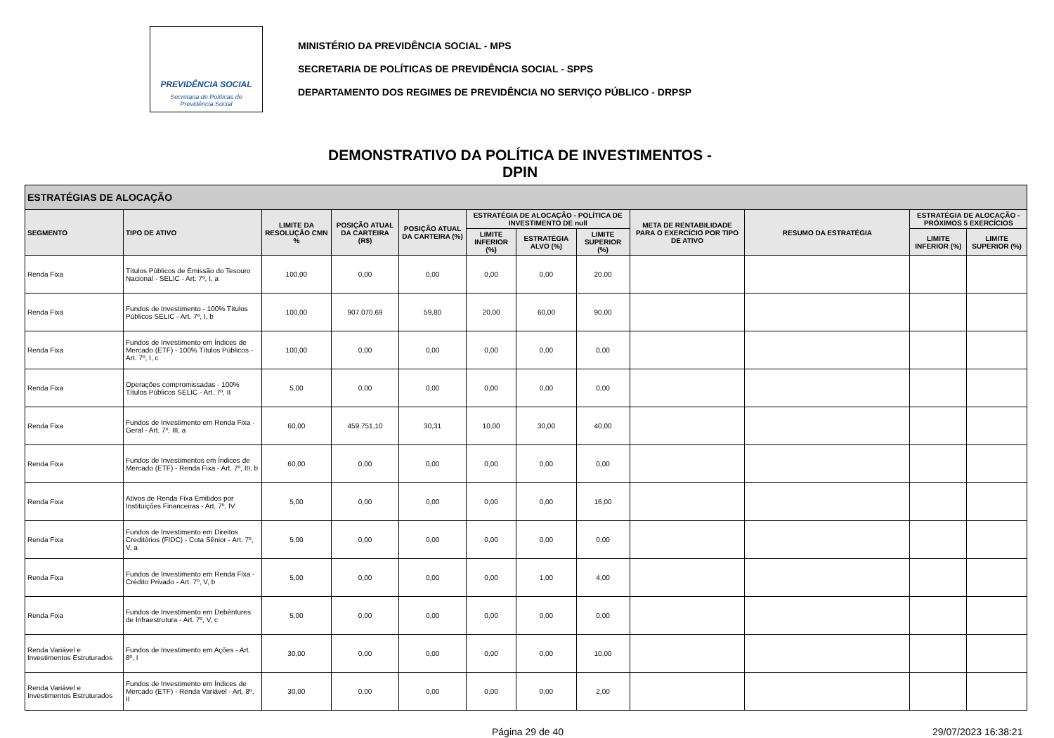PREVIDÊNCIA SOCIAL
Secretaria de Políticas de
Previdência Social
MINISTÉRIO DA PREVIDÊNCIA SOCIAL - MPS
SECRETARIA DE POLÍTICAS DE PREVIDÊNCIA SOCIAL - SPPS
DEPARTAMENTO DOS REGIMES DE PREVIDÊNCIA NO SERVIÇO PÚBLICO - DRPSP
DEMONSTRATIVO DA POLÍTICA DE INVESTIMENTOS - DPIN
| ESTRATÉGIAS DE ALOCAÇÃO | | | | | | | | | | | |
| --- | --- | --- | --- | --- | --- | --- | --- | --- | --- | --- | --- |
| SEGMENTO | TIPO DE ATIVO | LIMITE DA RESOLUÇÃO CMN % | POSIÇÃO ATUAL DA CARTEIRA (R$) | POSIÇÃO ATUAL DA CARTEIRA (%) | ESTRATÉGIA DE ALOCAÇÃO - POLÍTICA DE INVESTIMENTO DE null | | | META DE RENTABILIDADE PARA O EXERCÍCIO POR TIPO DE ATIVO | RESUMO DA ESTRATÉGIA | ESTRATÉGIA DE ALOCAÇÃO - PRÓXIMOS 5 EXERCÍCIOS | |
| | | | | | LIMITE INFERIOR (%) | ESTRATÉGIA ALVO (%) | LIMITE SUPERIOR (%) | | | LIMITE INFERIOR (%) | LIMITE SUPERIOR (%) |
| Renda Fixa | Títulos Públicos de Emissão do Tesouro Nacional - SELIC - Art. 7º, I, a | 100,00 | 0,00 | 0,00 | 0,00 | 0,00 | 20,00 | | | | |
| Renda Fixa | Fundos de Investimento - 100% Títulos Públicos SELIC - Art. 7º, I, b | 100,00 | 907.070,69 | 59,80 | 20,00 | 60,00 | 90,00 | | | | |
| Renda Fixa | Fundos de Investimento em Índices de Mercado (ETF) - 100% Títulos Públicos - Art. 7º, I, c | 100,00 | 0,00 | 0,00 | 0,00 | 0,00 | 0,00 | | | | |
| Renda Fixa | Operações compromissadas - 100% Títulos Públicos SELIC - Art. 7º, II | 5,00 | 0,00 | 0,00 | 0,00 | 0,00 | 0,00 | | | | |
| Renda Fixa | Fundos de Investimento em Renda Fixa - Geral - Art. 7º, III, a | 60,00 | 459.751,10 | 30,31 | 10,00 | 30,00 | 40,00 | | | | |
| Renda Fixa | Fundos de Investimentos em Índices de Mercado (ETF) - Renda Fixa - Art. 7º, III, b | 60,00 | 0,00 | 0,00 | 0,00 | 0,00 | 0,00 | | | | |
| Renda Fixa | Ativos de Renda Fixa Emitidos por Instituições Financeiras - Art. 7º, IV | 5,00 | 0,00 | 0,00 | 0,00 | 0,00 | 16,00 | | | | |
| Renda Fixa | Fundos de Investimento em Direitos Creditórios (FIDC) - Cota Sênior - Art. 7º, V, a | 5,00 | 0,00 | 0,00 | 0,00 | 0,00 | 0,00 | | | | |
| Renda Fixa | Fundos de Investimento em Renda Fixa - Crédito Privado - Art. 7º, V, b | 5,00 | 0,00 | 0,00 | 0,00 | 1,00 | 4,00 | | | | |
| Renda Fixa | Fundos de Investimento em Debêntures de Infraestrutura - Art. 7º, V, c | 5,00 | 0,00 | 0,00 | 0,00 | 0,00 | 0,00 | | | | |
| Renda Variável e Investimentos Estruturados | Fundos de Investimento em Ações - Art. 8º, I | 30,00 | 0,00 | 0,00 | 0,00 | 0,00 | 10,00 | | | | |
| Renda Variável e Investimentos Estruturados | Fundos de Investimento em Índices de Mercado (ETF) - Renda Variável - Art. 8º, II | 30,00 | 0,00 | 0,00 | 0,00 | 0,00 | 2,00 | | | | |
Página 29 de 40 29/07/2023 16:38:21